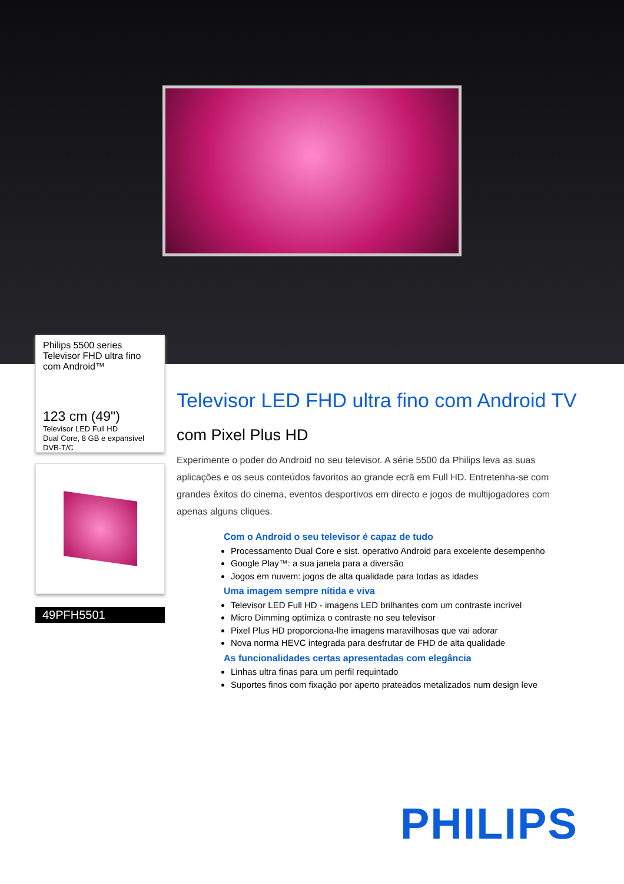Philips 5500 series
Televisor FHD ultra fino
com Android™
123 cm (49")
Televisor LED Full HD
Dual Core, 8 GB e expansível
DVB-T/C
49PFH5501
Televisor LED FHD ultra fino com Android TV
com Pixel Plus HD
Experimente o poder do Android no seu televisor. A série 5500 da Philips leva as suas aplicações e os seus conteúdos favoritos ao grande ecrã em Full HD. Entretenha-se com grandes êxitos do cinema, eventos desportivos em directo e jogos de multijogadores com apenas alguns cliques.
Com o Android o seu televisor é capaz de tudo
Processamento Dual Core e sist. operativo Android para excelente desempenho
Google Play™: a sua janela para a diversão
Jogos em nuvem: jogos de alta qualidade para todas as idades
Uma imagem sempre nítida e viva
Televisor LED Full HD - imagens LED brilhantes com um contraste incrível
Micro Dimming optimiza o contraste no seu televisor
Pixel Plus HD proporciona-lhe imagens maravilhosas que vai adorar
Nova norma HEVC integrada para desfrutar de FHD de alta qualidade
As funcionalidades certas apresentadas com elegância
Linhas ultra finas para um perfil requintado
Suportes finos com fixação por aperto prateados metalizados num design leve
PHILIPS